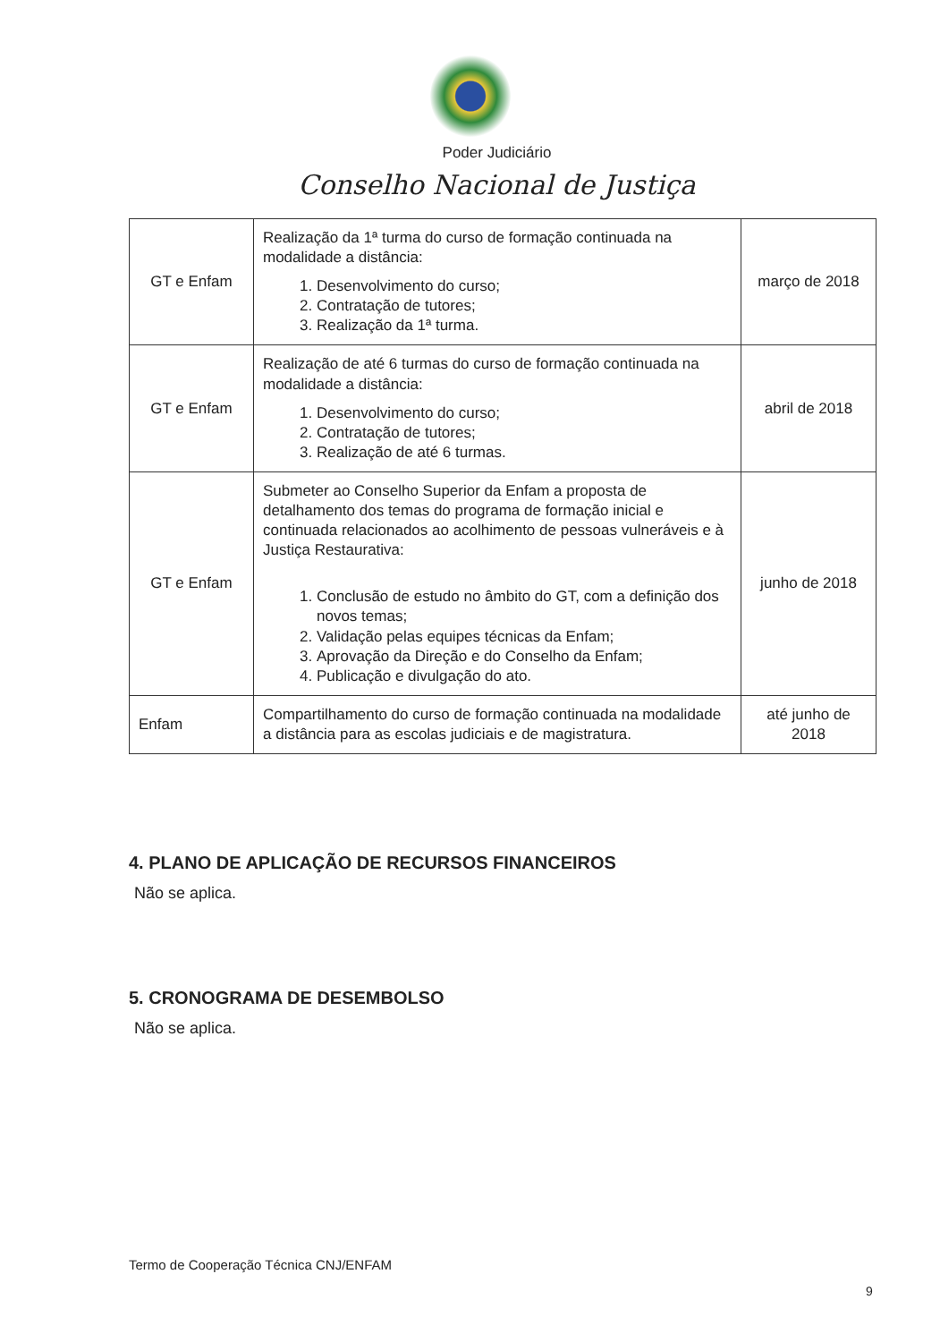Poder Judiciário
Conselho Nacional de Justiça
| GT e Enfam | Realização da 1ª turma do curso de formação continuada na modalidade a distância: 1. Desenvolvimento do curso; 2. Contratação de tutores; 3. Realização da 1ª turma. | março de 2018 |
| GT e Enfam | Realização de até 6 turmas do curso de formação continuada na modalidade a distância: 1. Desenvolvimento do curso; 2. Contratação de tutores; 3. Realização de até 6 turmas. | abril de 2018 |
| GT e Enfam | Submeter ao Conselho Superior da Enfam a proposta de detalhamento dos temas do programa de formação inicial e continuada relacionados ao acolhimento de pessoas vulneráveis e à Justiça Restaurativa: 1. Conclusão de estudo no âmbito do GT, com a definição dos novos temas; 2. Validação pelas equipes técnicas da Enfam; 3. Aprovação da Direção e do Conselho da Enfam; 4. Publicação e divulgação do ato. | junho de 2018 |
| Enfam | Compartilhamento do curso de formação continuada na modalidade a distância para as escolas judiciais e de magistratura. | até junho de 2018 |
4. PLANO DE APLICAÇÃO DE RECURSOS FINANCEIROS
Não se aplica.
5. CRONOGRAMA DE DESEMBOLSO
Não se aplica.
Termo de Cooperação Técnica CNJ/ENFAM
9